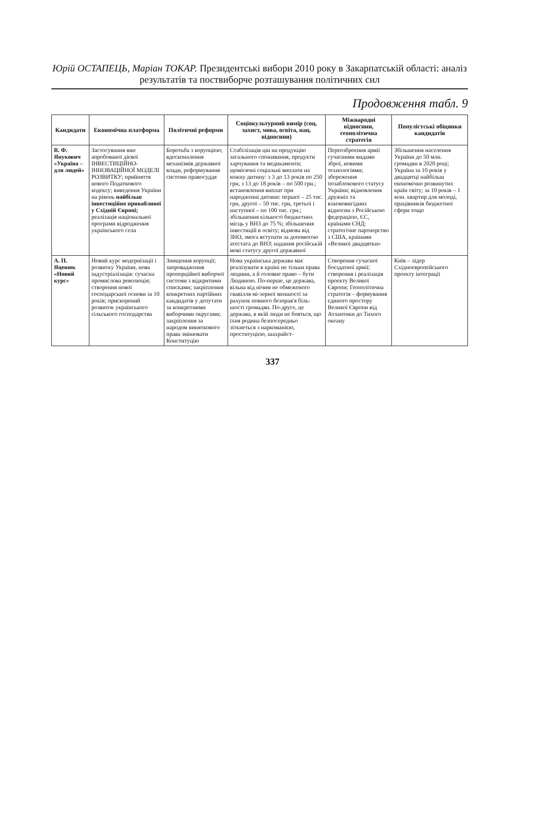Юрій ОСТАПЕЦЬ, Маріан ТОКАР. Президентські вибори 2010 року в Закарпатській області: аналіз результатів та поствиборче розташування політичних сил
Продовження табл. 9
| Кандидати | Економічна платформа | Політичні реформи | Соціокультурний вимір (соц. захист, мова, освіта, нац. відносини) | Міжнародні відносини, геополітична стратегія | Популістські обіцянки кандидатів |
| --- | --- | --- | --- | --- | --- |
| В. Ф. Янукович «Україна – для людей» | Застосування вже апробованої дієвої ІНВЕСТИЦІЙНО-ІННОВАЦІЙНОЇ МОДЕЛІ РОЗВИТКУ; прийняття нового Податкового кодексу; виведення України на рівень найбільш інвестиційно привабливої у Східній Європі; реалізація національної програми відродження українського села | Боротьба з корупцією; вдосконалення механізмів державної влади, реформування системи правосуддя | Стабілізація цін на продукцію загального споживання, продукти харчування та медикаменти; щомісячні соціальні виплати на кожну дитину: з 3 до 13 років по 250 грн, з 13 до 18 років – по 500 грн.; встановлення виплат при народженні дитини: першої – 25 тис. грн, другої – 50 тис. грн, третьої і наступної – по 100 тис. грн.; збільшення кількості бюджетних місць у ВНЗ до 75 %; збільшення інвестицій в освіту; відмова від ЗНО, змога вступати за допомогою атестата до ВНЗ; надання російській мові статусу другої державної | Переозброєння армії сучасними видами зброї, новими технологіями; збереження позаблокового статусу України; відновлення дружніх та взаємовигідних відносин з Російською федерацією, ЄС, країнами СНД; стратегічне партнерство з США, країнами «Великої двадцятки» | Збільшення населення України до 50 млн. громадян в 2020 році; Україна за 10 років у двадцятці найбільш економічно розвинутих країн світу; за 10 років – 1 млн. квартир для молоді, працівників бюджетної сфери тощо |
| А. П. Яценюк «Новий курс» | Новий курс модернізації і розвитку України, нова індустріалізація: сучасна промислова революція; створення нової господарської основи за 10 років; прискорений розвиток українського сільського господарства | Знищення корупції; запровадження пропорційної виборчої системи з відкритими списками; закріплення конкретних партійних кандидатів у депутати за конкретними виборчими округами; закріплення за народом виняткового права змінювати Конституцію | Нова українська держава має реалізувати в країні не тільки права людини, а й головне право – бути Людиною. По-перше, це держава, вільна від нічим не обмеженого свавілля мі-зерної меншості за рахунок повного безправ'я біль-шості громадян. По-друге, це держава, в якій люди не бояться, що їхня родина безпосередньо зіткнеться з наркоманією, проституцією, шахрайст- | Створення сучасної боєздатної армії; створення і реалізація проекту Великої Європи; Геополітична стратегія – формування єдиного простору Великої Європи від Атлантики до Тихого океану | Київ – лідер Східноєвропейського проекту інтеграції |
337